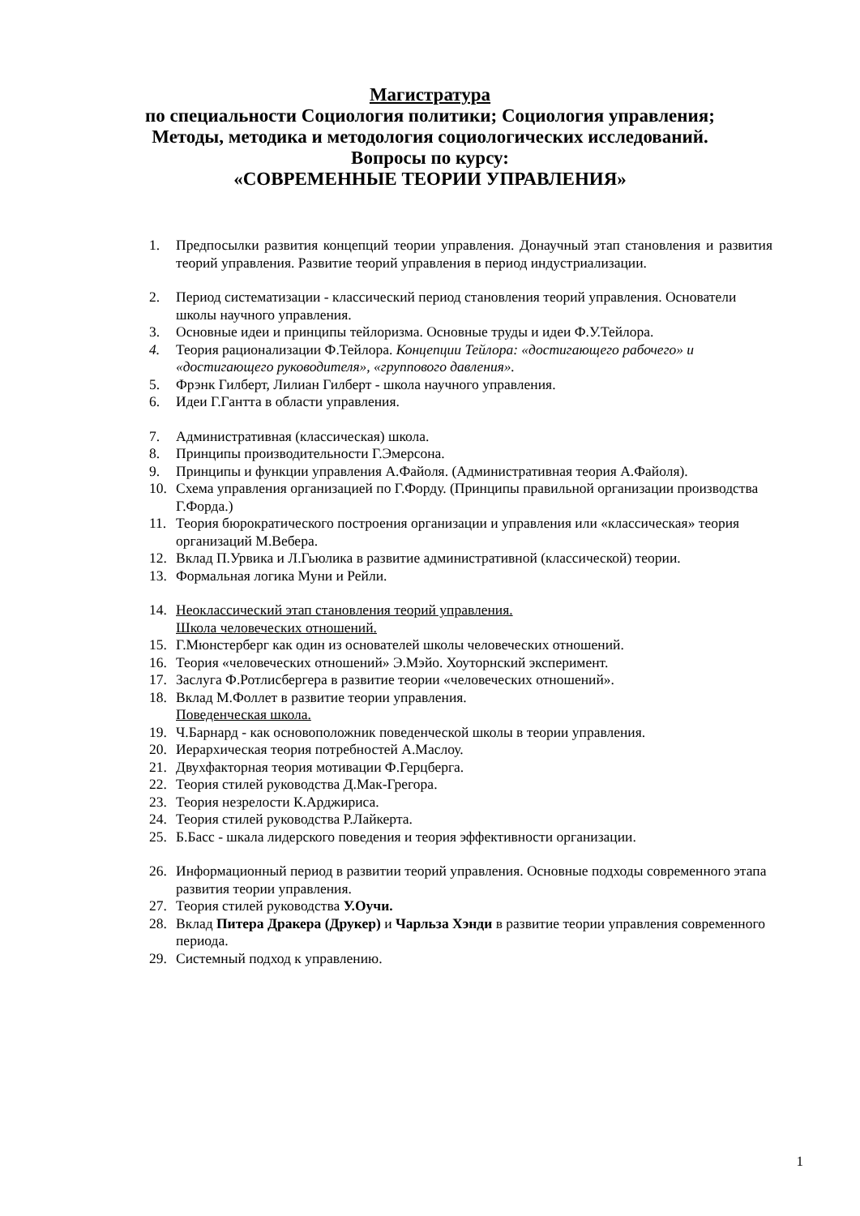Магистратура
по специальности Социология политики; Социология управления;
Методы, методика и методология социологических исследований.
Вопросы по курсу:
«СОВРЕМЕННЫЕ ТЕОРИИ УПРАВЛЕНИЯ»
1. Предпосылки развития концепций теории управления. Донаучный этап становления и развития теорий управления. Развитие теорий управления в период индустриализации.
2. Период систематизации - классический период становления теорий управления. Основатели школы научного управления.
3. Основные идеи и принципы тейлоризма. Основные труды и идеи Ф.У.Тейлора.
4. Теория рационализации Ф.Тейлора. Концепции Тейлора: «достигающего рабочего» и «достигающего руководителя», «группового давления».
5. Фрэнк Гилберт, Лилиан Гилберт - школа научного управления.
6. Идеи Г.Гантта в области управления.
7. Административная (классическая) школа.
8. Принципы производительности Г.Эмерсона.
9. Принципы и функции управления А.Файоля. (Административная теория А.Файоля).
10. Схема управления организацией по Г.Форду. (Принципы правильной организации производства Г.Форда.)
11. Теория бюрократического построения организации и управления или «классическая» теория организаций М.Вебера.
12. Вклад П.Урвика и Л.Гьюлика в развитие административной (классической) теории.
13. Формальная логика Муни и Рейли.
14. Неоклассический этап становления теорий управления.
Школа человеческих отношений.
15. Г.Мюнстерберг как один из основателей школы человеческих отношений.
16. Теория «человеческих отношений» Э.Мэйо. Хоуторнский эксперимент.
17. Заслуга Ф.Ротлисбергера в развитие теории «человеческих отношений».
18. Вклад М.Фоллет в развитие теории управления.
Поведенческая школа.
19. Ч.Барнард - как основоположник поведенческой школы в теории управления.
20. Иерархическая теория потребностей А.Маслоу.
21. Двухфакторная теория мотивации Ф.Герцберга.
22. Теория стилей руководства Д.Мак-Грегора.
23. Теория незрелости К.Арджириса.
24. Теория стилей руководства Р.Лайкерта.
25. Б.Басс - шкала лидерского поведения и теория эффективности организации.
26. Информационный период в развитии теорий управления. Основные подходы современного этапа развития теории управления.
27. Теория стилей руководства У.Оучи.
28. Вклад Питера Дракера (Друкер) и Чарльза Хэнди в развитие теории управления современного периода.
29. Системный подход к управлению.
1